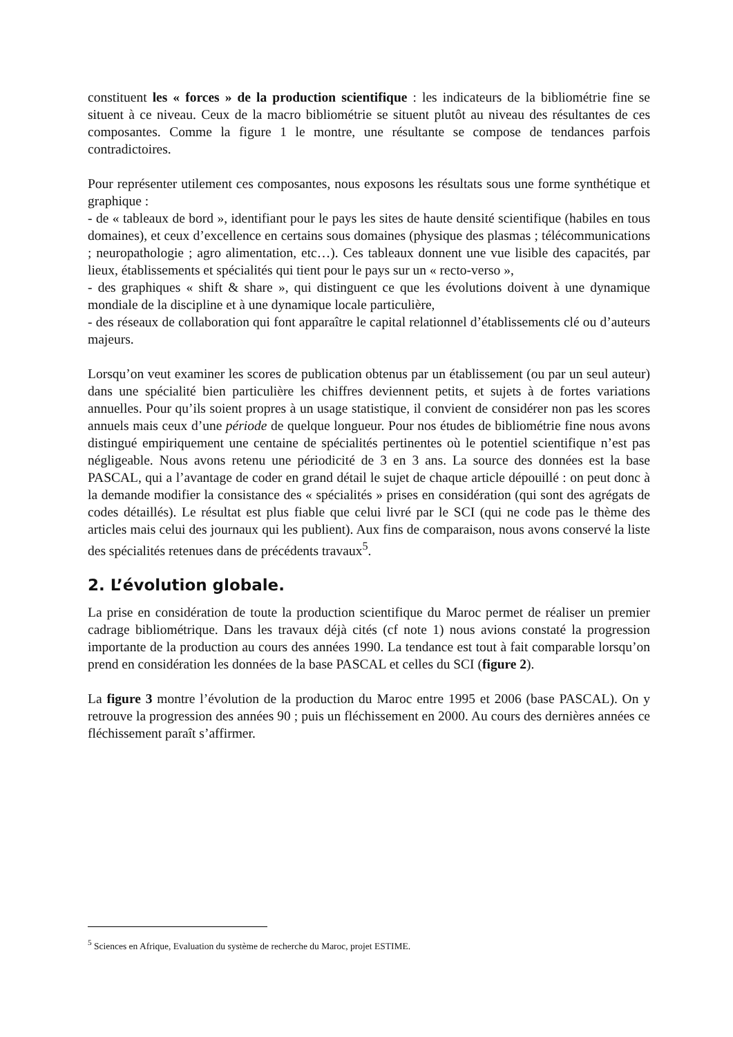constituent les « forces » de la production scientifique : les indicateurs de la bibliométrie fine se situent à ce niveau. Ceux de la macro bibliométrie se situent plutôt au niveau des résultantes de ces composantes. Comme la figure 1 le montre, une résultante se compose de tendances parfois contradictoires.
Pour représenter utilement ces composantes, nous exposons les résultats sous une forme synthétique et graphique :
- de « tableaux de bord », identifiant pour le pays les sites de haute densité scientifique (habiles en tous domaines), et ceux d’excellence en certains sous domaines (physique des plasmas ; télécommunications ; neuropathologie ; agro alimentation, etc…). Ces tableaux donnent une vue lisible des capacités, par lieux, établissements et spécialités qui tient pour le pays sur un « recto-verso »,
- des graphiques « shift & share », qui distinguent ce que les évolutions doivent à une dynamique mondiale de la discipline et à une dynamique locale particulière,
- des réseaux de collaboration qui font apparaître le capital relationnel d’établissements clé ou d’auteurs majeurs.
Lorsqu’on veut examiner les scores de publication obtenus par un établissement (ou par un seul auteur) dans une spécialité bien particulière les chiffres deviennent petits, et sujets à de fortes variations annuelles. Pour qu’ils soient propres à un usage statistique, il convient de considérer non pas les scores annuels mais ceux d’une période de quelque longueur. Pour nos études de bibliométrie fine nous avons distingué empiriquement une centaine de spécialités pertinentes où le potentiel scientifique n’est pas négligeable. Nous avons retenu une périodicité de 3 en 3 ans. La source des données est la base PASCAL, qui a l’avantage de coder en grand détail le sujet de chaque article dépouillé : on peut donc à la demande modifier la consistance des « spécialités » prises en considération (qui sont des agrégats de codes détaillés). Le résultat est plus fiable que celui livré par le SCI (qui ne code pas le thème des articles mais celui des journaux qui les publient). Aux fins de comparaison, nous avons conservé la liste des spécialités retenues dans de précédents travaux<sup>5</sup>.
2. L’évolution globale.
La prise en considération de toute la production scientifique du Maroc permet de réaliser un premier cadrage bibliométrique. Dans les travaux déjà cités (cf note 1) nous avions constaté la progression importante de la production au cours des années 1990. La tendance est tout à fait comparable lorsqu’on prend en considération les données de la base PASCAL et celles du SCI (figure 2).
La figure 3 montre l’évolution de la production du Maroc entre 1995 et 2006 (base PASCAL). On y retrouve la progression des années 90 ; puis un fléchissement en 2000. Au cours des dernières années ce fléchissement paraît s’affirmer.
<sup>5</sup> Sciences en Afrique, Evaluation du système de recherche du Maroc, projet ESTIME.